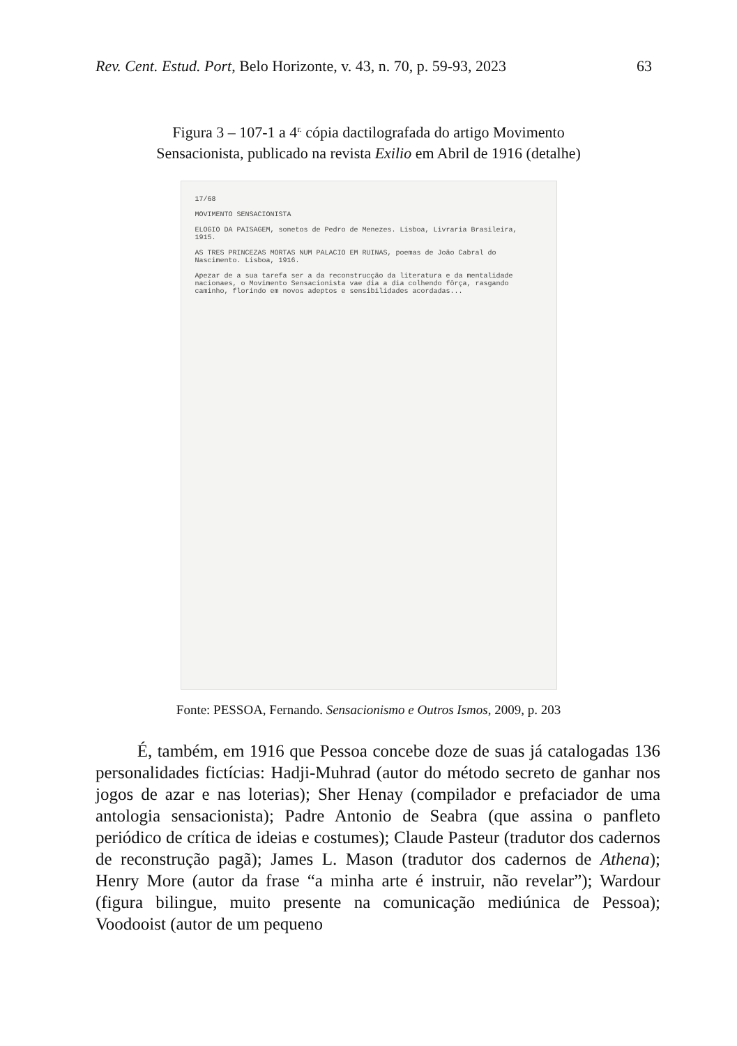Rev. Cent. Estud. Port, Belo Horizonte, v. 43, n. 70, p. 59-93, 2023 63
Figura 3 – 107-1 a 4<sup>r.</sup> cópia dactilografada do artigo Movimento
Sensacionista, publicado na revista Exilio em Abril de 1916 (detalhe)
17/68
MOVIMENTO SENSACIONISTA
ELOGIO DA PAISAGEM, sonetos de Pedro de Menezes. Lisboa, Livraria Brasileira, 1915.
AS TRES PRINCEZAS MORTAS NUM PALACIO EM RUINAS, poemas de João Cabral do Nascimento. Lisboa, 1916.
Apezar de a sua tarefa ser a da reconstrucção da literatura e da mentalidade nacionaes, o Movimento Sensacionista vae dia a dia colhendo fôrça, rasgando caminho, florindo em novos adeptos e sensibilidades acordadas...
Fonte: PESSOA, Fernando. Sensacionismo e Outros Ismos, 2009, p. 203
É, também, em 1916 que Pessoa concebe doze de suas já catalogadas 136 personalidades fictícias: Hadji-Muhrad (autor do método secreto de ganhar nos jogos de azar e nas loterias); Sher Henay (compilador e prefaciador de uma antologia sensacionista); Padre Antonio de Seabra (que assina o panfleto periódico de crítica de ideias e costumes); Claude Pasteur (tradutor dos cadernos de reconstrução pagã); James L. Mason (tradutor dos cadernos de Athena); Henry More (autor da frase “a minha arte é instruir, não revelar”); Wardour (figura bilingue, muito presente na comunicação mediúnica de Pessoa); Voodooist (autor de um pequeno